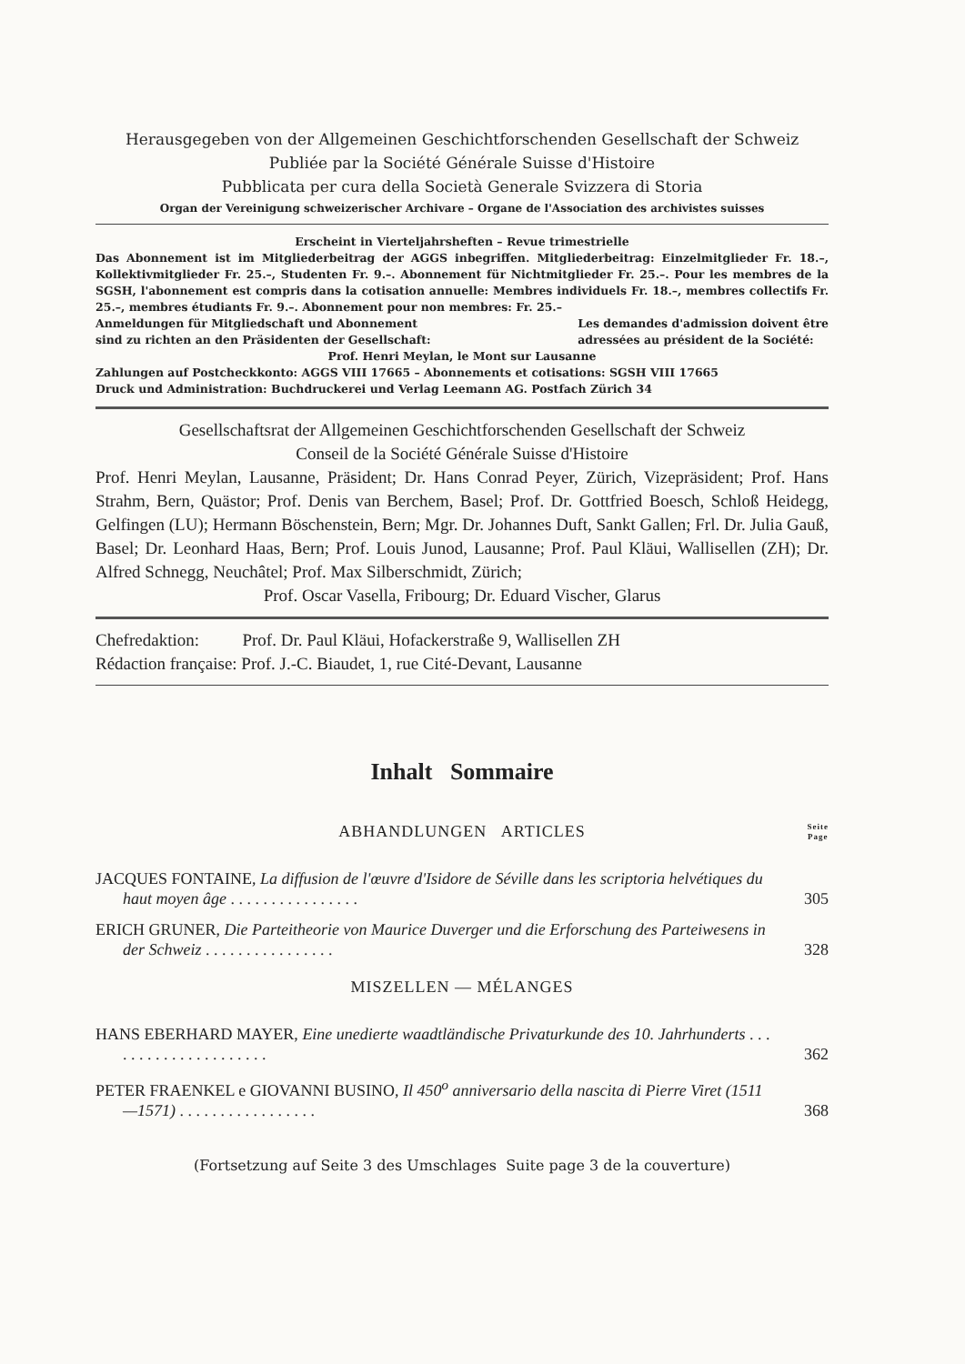Herausgegeben von der Allgemeinen Geschichtforschenden Gesellschaft der Schweiz
Publiée par la Société Générale Suisse d'Histoire
Pubblicata per cura della Società Generale Svizzera di Storia
Organ der Vereinigung schweizerischer Archivare – Organe de l'Association des archivistes suisses
Erscheint in Vierteljahrsheften – Revue trimestrielle
Das Abonnement ist im Mitgliederbeitrag der AGGS inbegriffen. Mitgliederbeitrag: Einzelmitglieder Fr. 18.–, Kollektivmitglieder Fr. 25.–, Studenten Fr. 9.–. Abonnement für Nichtmitglieder Fr. 25.–. Pour les membres de la SGSH, l'abonnement est compris dans la cotisation annuelle: Membres individuels Fr. 18.–, membres collectifs Fr. 25.–, membres étudiants Fr. 9.–. Abonnement pour non membres: Fr. 25.–
Anmeldungen für Mitgliedschaft und Abonnement
sind zu richten an den Präsidenten der Gesellschaft:
Les demandes d'admission doivent être
adressées au président de la Société:
Prof. Henri Meylan, le Mont sur Lausanne
Zahlungen auf Postcheckkonto: AGGS VIII 17665 – Abonnements et cotisations: SGSH VIII 17665
Druck und Administration: Buchdruckerei und Verlag Leemann AG. Postfach Zürich 34
Gesellschaftsrat der Allgemeinen Geschichtforschenden Gesellschaft der Schweiz
Conseil de la Société Générale Suisse d'Histoire
Prof. Henri Meylan, Lausanne, Präsident; Dr. Hans Conrad Peyer, Zürich, Vizepräsident; Prof. Hans Strahm, Bern, Quästor; Prof. Denis van Berchem, Basel; Prof. Dr. Gottfried Boesch, Schloß Heidegg, Gelfingen (LU); Hermann Böschenstein, Bern; Mgr. Dr. Johannes Duft, Sankt Gallen; Frl. Dr. Julia Gauß, Basel; Dr. Leonhard Haas, Bern; Prof. Louis Junod, Lausanne; Prof. Paul Kläui, Wallisellen (ZH); Dr. Alfred Schnegg, Neuchâtel; Prof. Max Silberschmidt, Zürich;
Prof. Oscar Vasella, Fribourg; Dr. Eduard Vischer, Glarus
Chefredaktion: Prof. Dr. Paul Kläui, Hofackerstraße 9, Wallisellen ZH
Rédaction française: Prof. J.-C. Biaudet, 1, rue Cité-Devant, Lausanne
Inhalt Sommaire
ABHANDLUNGEN ARTICLES Seite
Page
JACQUES FONTAINE, La diffusion de l'œuvre d'Isidore de Séville dans les scriptoria helvétiques du haut moyen âge . . . . . . . . . . . . . . . .
305
ERICH GRUNER, Die Parteitheorie von Maurice Duverger und die Erforschung des Parteiwesens in der Schweiz . . . . . . . . . . . . . . . .
328
MISZELLEN — MÉLANGES
HANS EBERHARD MAYER, Eine unedierte waadtländische Privaturkunde des 10. Jahrhunderts . . . . . . . . . . . . . . . . . . . . .
362
PETER FRAENKEL e GIOVANNI BUSINO, Il 450<sup>o</sup> anniversario della nascita di Pierre Viret (1511—1571) . . . . . . . . . . . . . . . . .
368
(Fortsetzung auf Seite 3 des Umschlages Suite page 3 de la couverture)